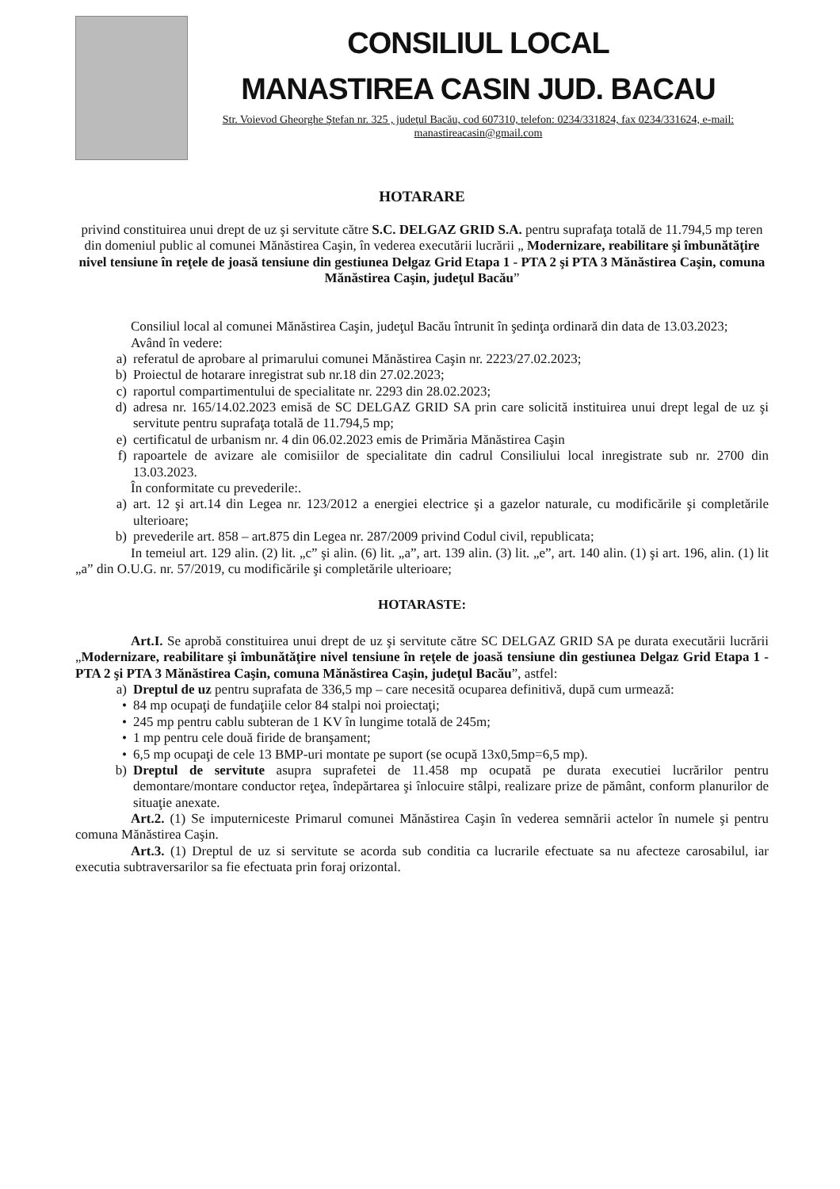CONSILIUL LOCAL
MANASTIREA CASIN JUD. BACAU
Str. Voievod Gheorghe Ştefan nr. 325 , judeţul Bacău, cod 607310, telefon: 0234/331824, fax 0234/331624, e-mail: manastireacasin@gmail.com
HOTARARE
privind constituirea unui drept de uz şi servitute către S.C. DELGAZ GRID S.A. pentru suprafaţa totală de 11.794,5 mp teren din domeniul public al comunei Mănăstirea Caşin, în vederea executării lucrării „ Modernizare, reabilitare şi îmbunătăţire nivel tensiune în reţele de joasă tensiune din gestiunea Delgaz Grid Etapa 1 - PTA 2 şi PTA 3 Mănăstirea Caşin, comuna Mănăstirea Caşin, judeţul Bacău”
Consiliul local al comunei Mănăstirea Caşin, judeţul Bacău întrunit în şedinţa ordinară din data de 13.03.2023;
Având în vedere:
a) referatul de aprobare al primarului comunei Mănăstirea Caşin nr. 2223/27.02.2023;
b) Proiectul de hotarare inregistrat sub nr.18 din 27.02.2023;
c) raportul compartimentului de specialitate nr. 2293 din 28.02.2023;
d) adresa nr. 165/14.02.2023 emisă de SC DELGAZ GRID SA prin care solicită instituirea unui drept legal de uz şi servitute pentru suprafaţa totală de 11.794,5 mp;
e) certificatul de urbanism nr. 4 din 06.02.2023 emis de Primăria Mănăstirea Caşin
f) rapoartele de avizare ale comisiilor de specialitate din cadrul Consiliului local inregistrate sub nr. 2700 din 13.03.2023.
În conformitate cu prevederile:.
a) art. 12 şi art.14 din Legea nr. 123/2012 a energiei electrice şi a gazelor naturale, cu modificările şi completările ulterioare;
b) prevederile art. 858 – art.875 din Legea nr. 287/2009 privind Codul civil, republicata;
In temeiul art. 129 alin. (2) lit. „c” şi alin. (6) lit. „a”, art. 139 alin. (3) lit. „e”, art. 140 alin. (1) şi art. 196, alin. (1) lit „a” din O.U.G. nr. 57/2019, cu modificările şi completările ulterioare;
HOTARASTE:
Art.I. Se aprobă constituirea unui drept de uz şi servitute către SC DELGAZ GRID SA pe durata executării lucrării „Modernizare, reabilitare şi îmbunătăţire nivel tensiune în reţele de joasă tensiune din gestiunea Delgaz Grid Etapa 1 - PTA 2 şi PTA 3 Mănăstirea Caşin, comuna Mănăstirea Caşin, judeţul Bacău”, astfel:
a) Dreptul de uz pentru suprafata de 336,5 mp – care necesită ocuparea definitivă, după cum urmează:
• 84 mp ocupaţi de fundaţiile celor 84 stalpi noi proiectaţi;
• 245 mp pentru cablu subteran de 1 KV în lungime totală de 245m;
• 1 mp pentru cele două firide de branşament;
• 6,5 mp ocupaţi de cele 13 BMP-uri montate pe suport (se ocupă 13x0,5mp=6,5 mp).
b) Dreptul de servitute asupra suprafetei de 11.458 mp ocupată pe durata executiei lucrărilor pentru demontare/montare conductor reţea, îndepărtarea şi înlocuire stâlpi, realizare prize de pământ, conform planurilor de situaţie anexate.
Art.2. (1) Se imputerniceste Primarul comunei Mănăstirea Caşin în vederea semnării actelor în numele şi pentru comuna Mănăstirea Caşin.
Art.3. (1) Dreptul de uz si servitute se acorda sub conditia ca lucrarile efectuate sa nu afecteze carosabilul, iar executia subtraversarilor sa fie efectuata prin foraj orizontal.